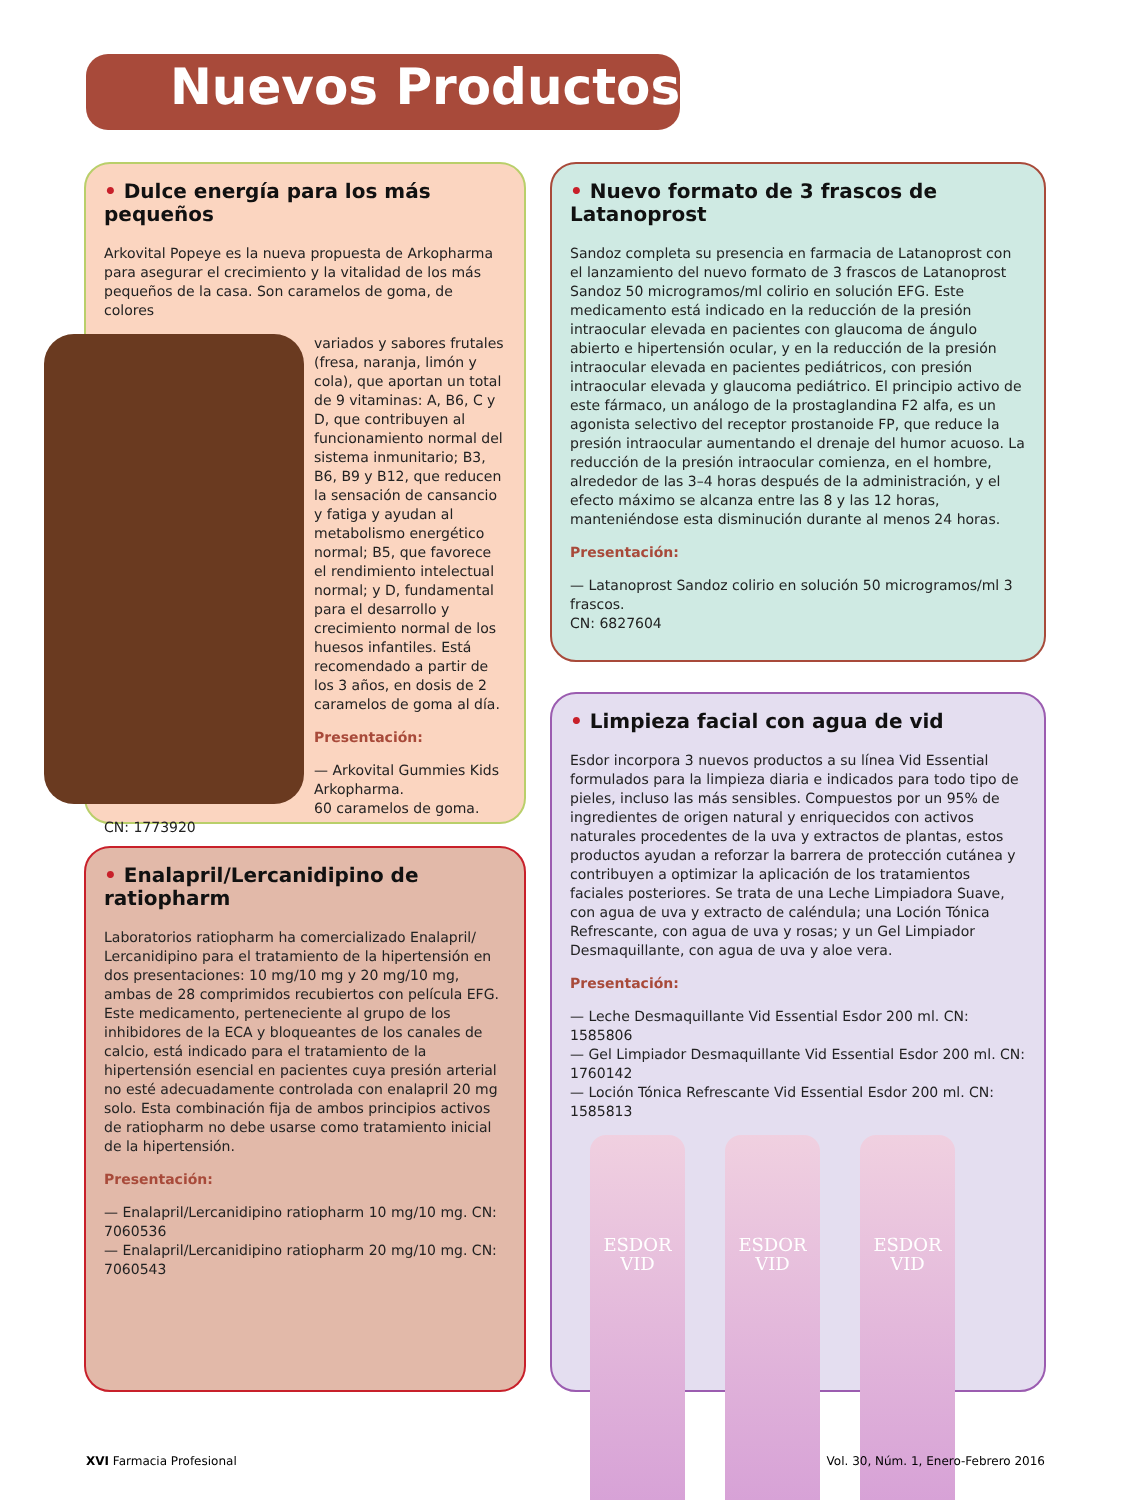Nuevos Productos
• Dulce energía para los más pequeños
Arkovital Popeye es la nueva propuesta de Arkopharma para asegurar el crecimiento y la vitalidad de los más pequeños de la casa. Son caramelos de goma, de colores
variados y sabores frutales (fresa, naranja, limón y cola), que aportan un total de 9 vitaminas: A, B6, C y D, que contribuyen al funcionamiento normal del sistema inmunitario; B3, B6, B9 y B12, que reducen la sensación de cansancio y fatiga y ayudan al metabolismo energético normal; B5, que favorece el rendimiento intelectual normal; y D, fundamental para el desarrollo y crecimiento normal de los huesos infantiles. Está recomendado a partir de los 3 años, en dosis de 2 caramelos de goma al día.
Presentación:
— Arkovital Gummies Kids Arkopharma.
60 caramelos de goma.
CN: 1773920
• Nuevo formato de 3 frascos de Latanoprost
Sandoz completa su presencia en farmacia de Latanoprost con el lanzamiento del nuevo formato de 3 frascos de Latanoprost Sandoz 50 microgramos/ml colirio en solución EFG. Este medicamento está indicado en la reducción de la presión intraocular elevada en pacientes con glaucoma de ángulo abierto e hipertensión ocular, y en la reducción de la presión intraocular elevada en pacientes pediátricos, con presión intraocular elevada y glaucoma pediátrico. El principio activo de este fármaco, un análogo de la prostaglandina F2 alfa, es un agonista selectivo del receptor prostanoide FP, que reduce la presión intraocular aumentando el drenaje del humor acuoso. La reducción de la presión intraocular comienza, en el hombre, alrededor de las 3–4 horas después de la administración, y el efecto máximo se alcanza entre las 8 y las 12 horas, manteniéndose esta disminución durante al menos 24 horas.
Presentación:
— Latanoprost Sandoz colirio en solución 50 microgramos/ml 3 frascos.
CN: 6827604
• Enalapril/Lercanidipino de ratiopharm
Laboratorios ratiopharm ha comercializado Enalapril/ Lercanidipino para el tratamiento de la hipertensión en dos presentaciones: 10 mg/10 mg y 20 mg/10 mg, ambas de 28 comprimidos recubiertos con película EFG. Este medicamento, perteneciente al grupo de los inhibidores de la ECA y bloqueantes de los canales de calcio, está indicado para el tratamiento de la hipertensión esencial en pacientes cuya presión arterial no esté adecuadamente controlada con enalapril 20 mg solo. Esta combinación fija de ambos principios activos de ratiopharm no debe usarse como tratamiento inicial de la hipertensión.
Presentación:
— Enalapril/Lercanidipino ratiopharm 10 mg/10 mg. CN: 7060536
— Enalapril/Lercanidipino ratiopharm 20 mg/10 mg. CN: 7060543
• Limpieza facial con agua de vid
Esdor incorpora 3 nuevos productos a su línea Vid Essential formulados para la limpieza diaria e indicados para todo tipo de pieles, incluso las más sensibles. Compuestos por un 95% de ingredientes de origen natural y enriquecidos con activos naturales procedentes de la uva y extractos de plantas, estos productos ayudan a reforzar la barrera de protección cutánea y contribuyen a optimizar la aplicación de los tratamientos faciales posteriores. Se trata de una Leche Limpiadora Suave, con agua de uva y extracto de caléndula; una Loción Tónica Refrescante, con agua de uva y rosas; y un Gel Limpiador Desmaquillante, con agua de uva y aloe vera.
Presentación:
— Leche Desmaquillante Vid Essential Esdor 200 ml. CN: 1585806
— Gel Limpiador Desmaquillante Vid Essential Esdor 200 ml. CN: 1760142
— Loción Tónica Refrescante Vid Essential Esdor 200 ml. CN: 1585813
ESDOR
VID
ESDOR
VID
ESDOR
VID
XVI Farmacia Profesional
Vol. 30, Núm. 1, Enero-Febrero 2016